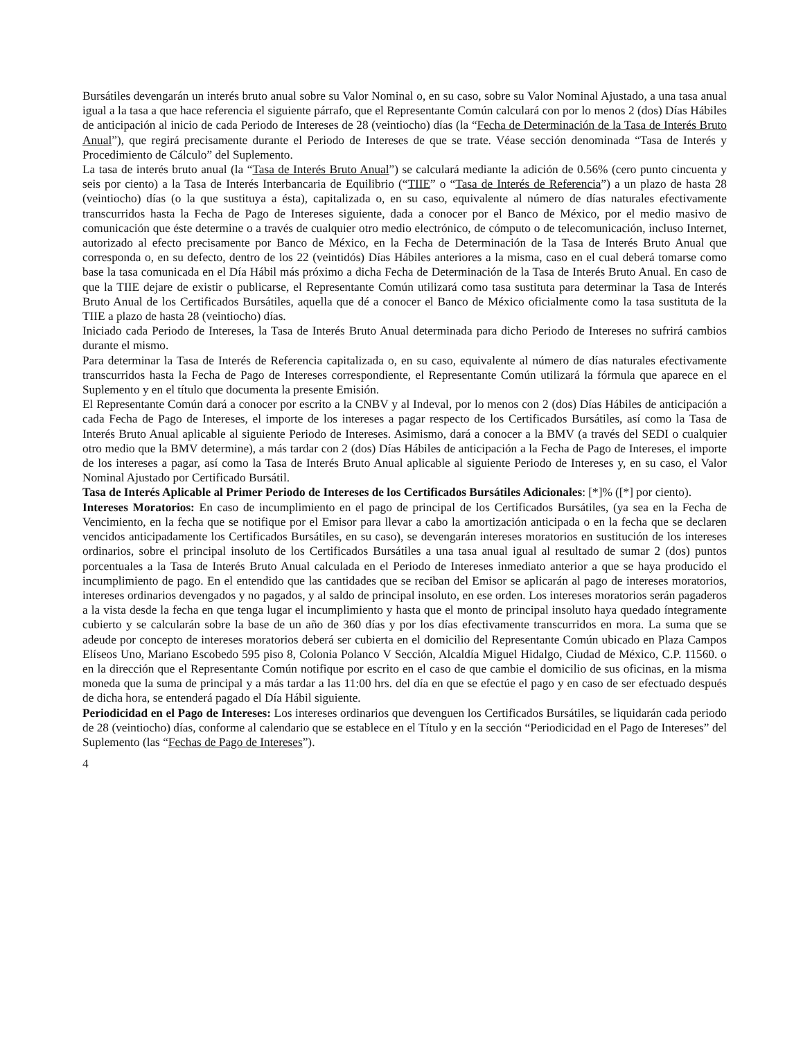Bursátiles devengarán un interés bruto anual sobre su Valor Nominal o, en su caso, sobre su Valor Nominal Ajustado, a una tasa anual igual a la tasa a que hace referencia el siguiente párrafo, que el Representante Común calculará con por lo menos 2 (dos) Días Hábiles de anticipación al inicio de cada Periodo de Intereses de 28 (veintiocho) días (la “Fecha de Determinación de la Tasa de Interés Bruto Anual”), que regirá precisamente durante el Periodo de Intereses de que se trate. Véase sección denominada “Tasa de Interés y Procedimiento de Cálculo” del Suplemento.
La tasa de interés bruto anual (la “Tasa de Interés Bruto Anual”) se calculará mediante la adición de 0.56% (cero punto cincuenta y seis por ciento) a la Tasa de Interés Interbancaria de Equilibrio (“TIIE” o “Tasa de Interés de Referencia”) a un plazo de hasta 28 (veintiocho) días (o la que sustituya a ésta), capitalizada o, en su caso, equivalente al número de días naturales efectivamente transcurridos hasta la Fecha de Pago de Intereses siguiente, dada a conocer por el Banco de México, por el medio masivo de comunicación que éste determine o a través de cualquier otro medio electrónico, de cómputo o de telecomunicación, incluso Internet, autorizado al efecto precisamente por Banco de México, en la Fecha de Determinación de la Tasa de Interés Bruto Anual que corresponda o, en su defecto, dentro de los 22 (veintidós) Días Hábiles anteriores a la misma, caso en el cual deberá tomarse como base la tasa comunicada en el Día Hábil más próximo a dicha Fecha de Determinación de la Tasa de Interés Bruto Anual. En caso de que la TIIE dejare de existir o publicarse, el Representante Común utilizará como tasa sustituta para determinar la Tasa de Interés Bruto Anual de los Certificados Bursátiles, aquella que dé a conocer el Banco de México oficialmente como la tasa sustituta de la TIIE a plazo de hasta 28 (veintiocho) días.
Iniciado cada Periodo de Intereses, la Tasa de Interés Bruto Anual determinada para dicho Periodo de Intereses no sufrirá cambios durante el mismo.
Para determinar la Tasa de Interés de Referencia capitalizada o, en su caso, equivalente al número de días naturales efectivamente transcurridos hasta la Fecha de Pago de Intereses correspondiente, el Representante Común utilizará la fórmula que aparece en el Suplemento y en el título que documenta la presente Emisión.
El Representante Común dará a conocer por escrito a la CNBV y al Indeval, por lo menos con 2 (dos) Días Hábiles de anticipación a cada Fecha de Pago de Intereses, el importe de los intereses a pagar respecto de los Certificados Bursátiles, así como la Tasa de Interés Bruto Anual aplicable al siguiente Periodo de Intereses. Asimismo, dará a conocer a la BMV (a través del SEDI o cualquier otro medio que la BMV determine), a más tardar con 2 (dos) Días Hábiles de anticipación a la Fecha de Pago de Intereses, el importe de los intereses a pagar, así como la Tasa de Interés Bruto Anual aplicable al siguiente Periodo de Intereses y, en su caso, el Valor Nominal Ajustado por Certificado Bursátil.
Tasa de Interés Aplicable al Primer Periodo de Intereses de los Certificados Bursátiles Adicionales: [*]% ([*] por ciento).
Intereses Moratorios: En caso de incumplimiento en el pago de principal de los Certificados Bursátiles, (ya sea en la Fecha de Vencimiento, en la fecha que se notifique por el Emisor para llevar a cabo la amortización anticipada o en la fecha que se declaren vencidos anticipadamente los Certificados Bursátiles, en su caso), se devengarán intereses moratorios en sustitución de los intereses ordinarios, sobre el principal insoluto de los Certificados Bursátiles a una tasa anual igual al resultado de sumar 2 (dos) puntos porcentuales a la Tasa de Interés Bruto Anual calculada en el Periodo de Intereses inmediato anterior a que se haya producido el incumplimiento de pago. En el entendido que las cantidades que se reciban del Emisor se aplicarán al pago de intereses moratorios, intereses ordinarios devengados y no pagados, y al saldo de principal insoluto, en ese orden. Los intereses moratorios serán pagaderos a la vista desde la fecha en que tenga lugar el incumplimiento y hasta que el monto de principal insoluto haya quedado íntegramente cubierto y se calcularán sobre la base de un año de 360 días y por los días efectivamente transcurridos en mora. La suma que se adeude por concepto de intereses moratorios deberá ser cubierta en el domicilio del Representante Común ubicado en Plaza Campos Elíseos Uno, Mariano Escobedo 595 piso 8, Colonia Polanco V Sección, Alcaldía Miguel Hidalgo, Ciudad de México, C.P. 11560. o en la dirección que el Representante Común notifique por escrito en el caso de que cambie el domicilio de sus oficinas, en la misma moneda que la suma de principal y a más tardar a las 11:00 hrs. del día en que se efectúe el pago y en caso de ser efectuado después de dicha hora, se entenderá pagado el Día Hábil siguiente.
Periodicidad en el Pago de Intereses: Los intereses ordinarios que devenguen los Certificados Bursátiles, se liquidarán cada periodo de 28 (veintiocho) días, conforme al calendario que se establece en el Título y en la sección “Periodicidad en el Pago de Intereses” del Suplemento (las “Fechas de Pago de Intereses”).
4